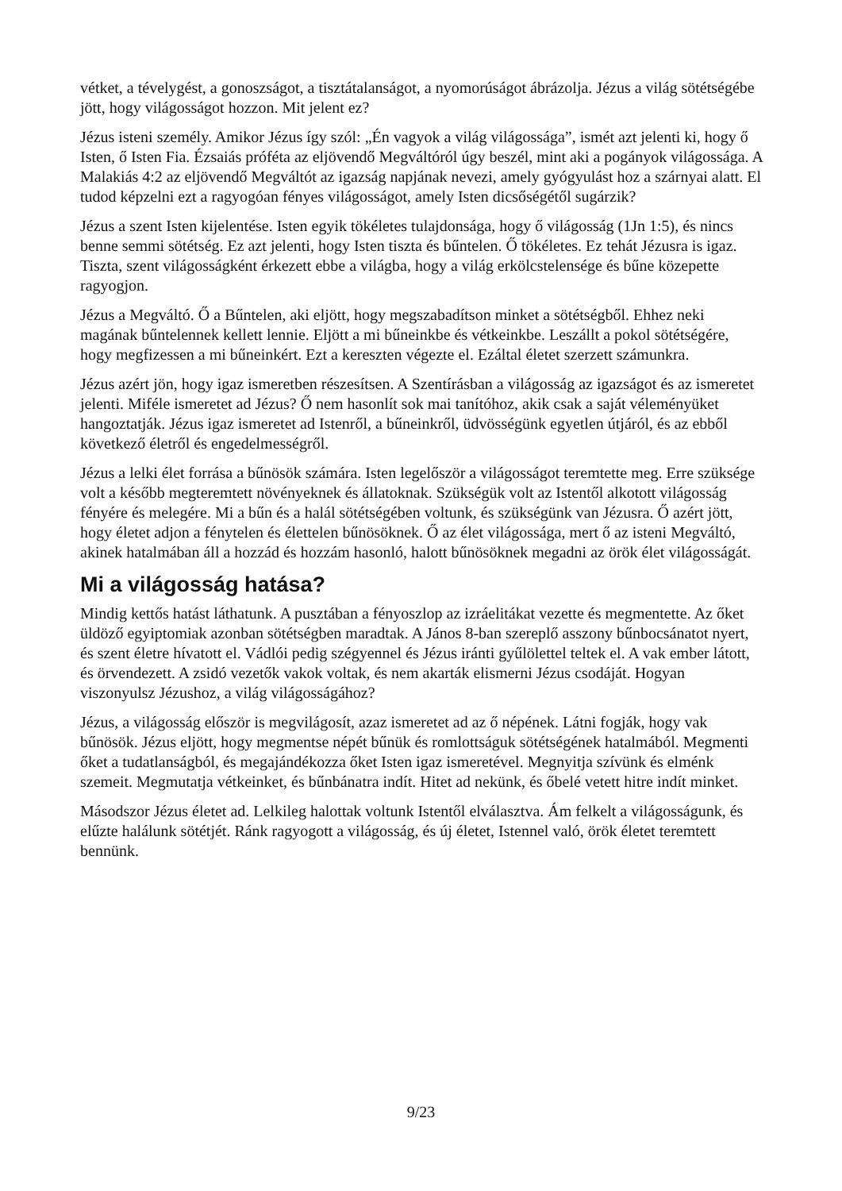vétket, a tévelygést, a gonoszságot, a tisztátalanságot, a nyomorúságot ábrázolja. Jézus a világ sötétségébe jött, hogy világosságot hozzon. Mit jelent ez?
Jézus isteni személy. Amikor Jézus így szól: „Én vagyok a világ világossága”, ismét azt jelenti ki, hogy ő Isten, ő Isten Fia. Ézsaiás próféta az eljövendő Megváltóról úgy beszél, mint aki a pogányok világossága. A Malakiás 4:2 az eljövendő Megváltót az igazság napjának nevezi, amely gyógyulást hoz a szárnyai alatt. El tudod képzelni ezt a ragyogóan fényes világosságot, amely Isten dicsőségétől sugárzik?
Jézus a szent Isten kijelentése. Isten egyik tökéletes tulajdonsága, hogy ő világosság (1Jn 1:5), és nincs benne semmi sötétség. Ez azt jelenti, hogy Isten tiszta és bűntelen. Ő tökéletes. Ez tehát Jézusra is igaz. Tiszta, szent világosságként érkezett ebbe a világba, hogy a világ erkölcstelensége és bűne közepette ragyogjon.
Jézus a Megváltó. Ő a Bűntelen, aki eljött, hogy megszabadítson minket a sötétségből. Ehhez neki magának bűntelennek kellett lennie. Eljött a mi bűneinkbe és vétkeinkbe. Leszállt a pokol sötétségére, hogy megfizessen a mi bűneinkért. Ezt a kereszten végezte el. Ezáltal életet szerzett számunkra.
Jézus azért jön, hogy igaz ismeretben részesítsen. A Szentírásban a világosság az igazságot és az ismeretet jelenti. Miféle ismeretet ad Jézus? Ő nem hasonlít sok mai tanítóhoz, akik csak a saját véleményüket hangoztatják. Jézus igaz ismeretet ad Istenről, a bűneinkről, üdvösségünk egyetlen útjáról, és az ebből következő életről és engedelmességről.
Jézus a lelki élet forrása a bűnösök számára. Isten legelőször a világosságot teremtette meg. Erre szüksége volt a később megteremtett növényeknek és állatoknak. Szükségük volt az Istentől alkotott világosság fényére és melegére. Mi a bűn és a halál sötétségében voltunk, és szükségünk van Jézusra. Ő azért jött, hogy életet adjon a fénytelen és élettelen bűnösöknek. Ő az élet világossága, mert ő az isteni Megváltó, akinek hatalmában áll a hozzád és hozzám hasonló, halott bűnösöknek megadni az örök élet világosságát.
Mi a világosság hatása?
Mindig kettős hatást láthatunk. A pusztában a fényoszlop az izráelitákat vezette és megmentette. Az őket üldöző egyiptomiak azonban sötétségben maradtak. A János 8-ban szereplő asszony bűnbocsánatot nyert, és szent életre hívatott el. Vádlói pedig szégyennel és Jézus iránti gyűlölettel teltek el. A vak ember látott, és örvendezett. A zsidó vezetők vakok voltak, és nem akarták elismerni Jézus csodáját. Hogyan viszonyulsz Jézushoz, a világ világosságához?
Jézus, a világosság először is megvilágosít, azaz ismeretet ad az ő népének. Látni fogják, hogy vak bűnösök. Jézus eljött, hogy megmentse népét bűnük és romlottságuk sötétségének hatalmából. Megmenti őket a tudatlanságból, és megajándékozza őket Isten igaz ismeretével. Megnyitja szívünk és elménk szemeit. Megmutatja vétkeinket, és bűnbánatra indít. Hitet ad nekünk, és őbelé vetett hitre indít minket.
Másodszor Jézus életet ad. Lelkileg halottak voltunk Istentől elválasztva. Ám felkelt a világosságunk, és elűzte halálunk sötétjét. Ránk ragyogott a világosság, és új életet, Istennel való, örök életet teremtett bennünk.
9/23